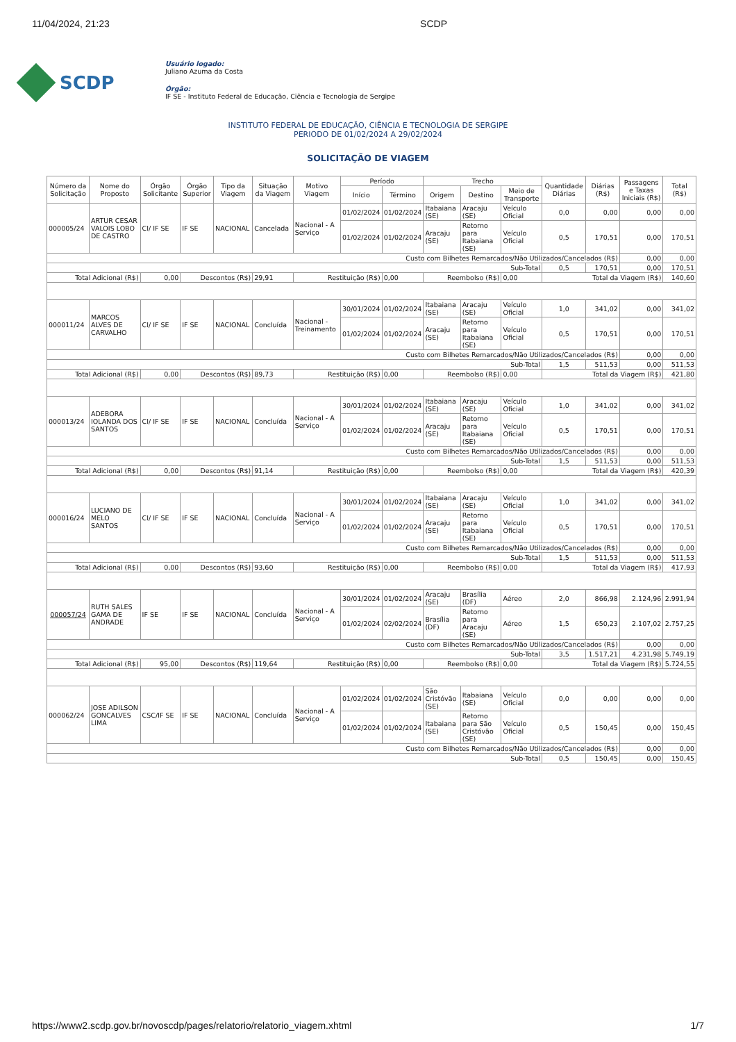11/04/2024, 21:23 SCDP
SCDP
Usuário logado:
Juliano Azuma da Costa
Órgão:
IF SE - Instituto Federal de Educação, Ciência e Tecnologia de Sergipe
INSTITUTO FEDERAL DE EDUCAÇÃO, CIÊNCIA E TECNOLOGIA DE SERGIPE
PERIODO DE 01/02/2024 A 29/02/2024
SOLICITAÇÃO DE VIAGEM
| Número da Solicitação | Nome do Proposto | Órgão Solicitante | Órgão Superior | Tipo da Viagem | Situação da Viagem | Motivo Viagem | Período | | Trecho | | | Quantidade Diárias | Diárias (R$) | Passagens e Taxas Iniciais (R$) | Total (R$) |
| --- | --- | --- | --- | --- | --- | --- | --- | --- | --- | --- | --- | --- | --- | --- | --- |
| | | | | | | | Início | Término | Origem | Destino | Meio de Transporte | | | | |
| 000005/24 | ARTUR CESAR VALOIS LOBO DE CASTRO | CI/ IF SE | IF SE | NACIONAL | Cancelada | Nacional - A Serviço | 01/02/2024 | 01/02/2024 | Itabaiana (SE) | Aracaju (SE) | Veículo Oficial | 0,0 | 0,00 | 0,00 | 0,00 |
| | | | | | | | 01/02/2024 | 01/02/2024 | Aracaju (SE) | Retorno para Itabaiana (SE) | Veículo Oficial | 0,5 | 170,51 | 0,00 | 170,51 |
| Custo com Bilhetes Remarcados/Não Utilizados/Cancelados (R$) | | | | | | | | | | | | | | 0,00 | 0,00 |
| Sub-Total | | | | | | | | | | | | 0,5 | 170,51 | 0,00 | 170,51 |
| Total Adicional (R$) | | 0,00 | Descontos (R$) | | 29,91 | Restituição (R$) | | 0,00 | Reembolso (R$) | | 0,00 | Total da Viagem (R$) | | | 140,60 |
| 000011/24 | MARCOS ALVES DE CARVALHO | CI/ IF SE | IF SE | NACIONAL | Concluída | Nacional - Treinamento | 30/01/2024 | 01/02/2024 | Itabaiana (SE) | Aracaju (SE) | Veículo Oficial | 1,0 | 341,02 | 0,00 | 341,02 |
| | | | | | | | 01/02/2024 | 01/02/2024 | Aracaju (SE) | Retorno para Itabaiana (SE) | Veículo Oficial | 0,5 | 170,51 | 0,00 | 170,51 |
| Custo com Bilhetes Remarcados/Não Utilizados/Cancelados (R$) | | | | | | | | | | | | | | 0,00 | 0,00 |
| Sub-Total | | | | | | | | | | | | 1,5 | 511,53 | 0,00 | 511,53 |
| Total Adicional (R$) | | 0,00 | Descontos (R$) | | 89,73 | Restituição (R$) | | 0,00 | Reembolso (R$) | | 0,00 | Total da Viagem (R$) | | | 421,80 |
| 000013/24 | ADEBORA IOLANDA DOS SANTOS | CI/ IF SE | IF SE | NACIONAL | Concluída | Nacional - A Serviço | 30/01/2024 | 01/02/2024 | Itabaiana (SE) | Aracaju (SE) | Veículo Oficial | 1,0 | 341,02 | 0,00 | 341,02 |
| | | | | | | | 01/02/2024 | 01/02/2024 | Aracaju (SE) | Retorno para Itabaiana (SE) | Veículo Oficial | 0,5 | 170,51 | 0,00 | 170,51 |
| Custo com Bilhetes Remarcados/Não Utilizados/Cancelados (R$) | | | | | | | | | | | | | | 0,00 | 0,00 |
| Sub-Total | | | | | | | | | | | | 1,5 | 511,53 | 0,00 | 511,53 |
| Total Adicional (R$) | | 0,00 | Descontos (R$) | | 91,14 | Restituição (R$) | | 0,00 | Reembolso (R$) | | 0,00 | Total da Viagem (R$) | | | 420,39 |
| 000016/24 | LUCIANO DE MELO SANTOS | CI/ IF SE | IF SE | NACIONAL | Concluída | Nacional - A Serviço | 30/01/2024 | 01/02/2024 | Itabaiana (SE) | Aracaju (SE) | Veículo Oficial | 1,0 | 341,02 | 0,00 | 341,02 |
| | | | | | | | 01/02/2024 | 01/02/2024 | Aracaju (SE) | Retorno para Itabaiana (SE) | Veículo Oficial | 0,5 | 170,51 | 0,00 | 170,51 |
| Custo com Bilhetes Remarcados/Não Utilizados/Cancelados (R$) | | | | | | | | | | | | | | 0,00 | 0,00 |
| Sub-Total | | | | | | | | | | | | 1,5 | 511,53 | 0,00 | 511,53 |
| Total Adicional (R$) | | 0,00 | Descontos (R$) | | 93,60 | Restituição (R$) | | 0,00 | Reembolso (R$) | | 0,00 | Total da Viagem (R$) | | | 417,93 |
| 000057/24 | RUTH SALES GAMA DE ANDRADE | IF SE | IF SE | NACIONAL | Concluída | Nacional - A Serviço | 30/01/2024 | 01/02/2024 | Aracaju (SE) | Brasília (DF) | Aéreo | 2,0 | 866,98 | 2.124,96 | 2.991,94 |
| | | | | | | | 01/02/2024 | 02/02/2024 | Brasília (DF) | Retorno para Aracaju (SE) | Aéreo | 1,5 | 650,23 | 2.107,02 | 2.757,25 |
| Custo com Bilhetes Remarcados/Não Utilizados/Cancelados (R$) | | | | | | | | | | | | | | 0,00 | 0,00 |
| Sub-Total | | | | | | | | | | | | 3,5 | 1.517,21 | 4.231,98 | 5.749,19 |
| Total Adicional (R$) | | 95,00 | Descontos (R$) | | 119,64 | Restituição (R$) | | 0,00 | Reembolso (R$) | | 0,00 | Total da Viagem (R$) | | | 5.724,55 |
| 000062/24 | JOSE ADILSON GONCALVES LIMA | CSC/IF SE | IF SE | NACIONAL | Concluída | Nacional - A Serviço | 01/02/2024 | 01/02/2024 | São Cristóvão (SE) | Itabaiana (SE) | Veículo Oficial | 0,0 | 0,00 | 0,00 | 0,00 |
| | | | | | | | 01/02/2024 | 01/02/2024 | Itabaiana (SE) | Retorno para São Cristóvão (SE) | Veículo Oficial | 0,5 | 150,45 | 0,00 | 150,45 |
| Custo com Bilhetes Remarcados/Não Utilizados/Cancelados (R$) | | | | | | | | | | | | | | 0,00 | 0,00 |
| Sub-Total | | | | | | | | | | | | 0,5 | 150,45 | 0,00 | 150,45 |
https://www2.scdp.gov.br/novoscdp/pages/relatorio/relatorio_viagem.xhtml 1/7